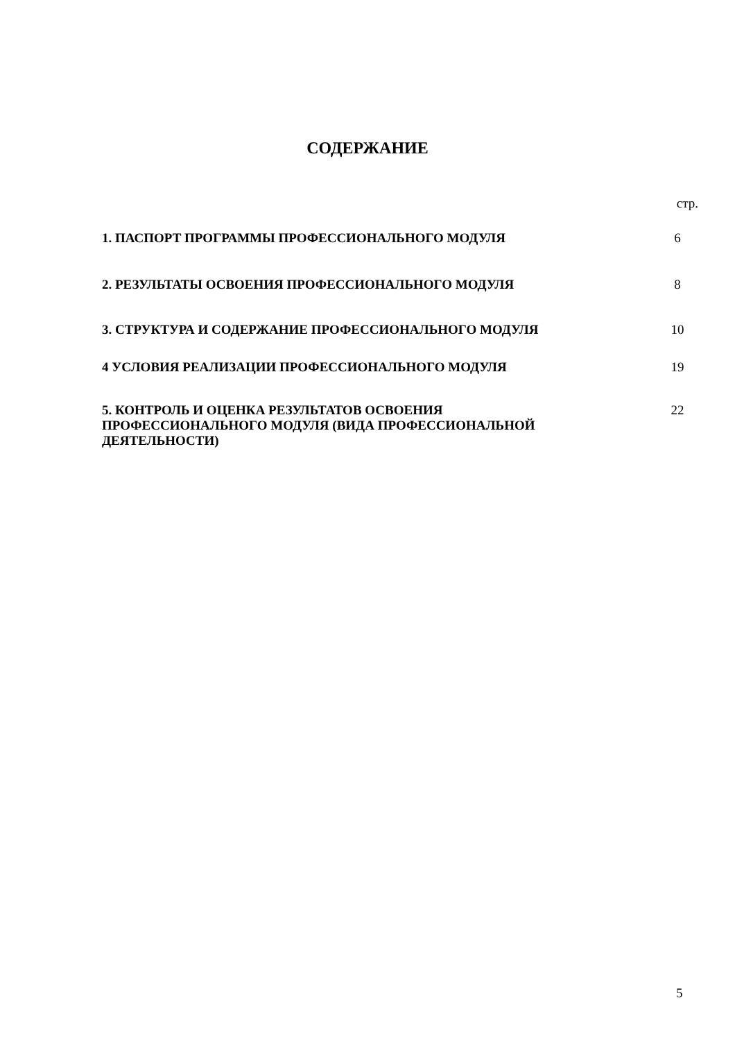СОДЕРЖАНИЕ
| | стр. |
| 1. ПАСПОРТ ПРОГРАММЫ ПРОФЕССИОНАЛЬНОГО МОДУЛЯ | 6 |
| 2. РЕЗУЛЬТАТЫ ОСВОЕНИЯ ПРОФЕССИОНАЛЬНОГО МОДУЛЯ | 8 |
| 3. СТРУКТУРА И СОДЕРЖАНИЕ ПРОФЕССИОНАЛЬНОГО МОДУЛЯ | 10 |
| 4 УСЛОВИЯ РЕАЛИЗАЦИИ ПРОФЕССИОНАЛЬНОГО МОДУЛЯ | 19 |
| 5. КОНТРОЛЬ И ОЦЕНКА РЕЗУЛЬТАТОВ ОСВОЕНИЯ ПРОФЕССИОНАЛЬНОГО МОДУЛЯ (ВИДА ПРОФЕССИОНАЛЬНОЙ ДЕЯТЕЛЬНОСТИ) | 22 |
5